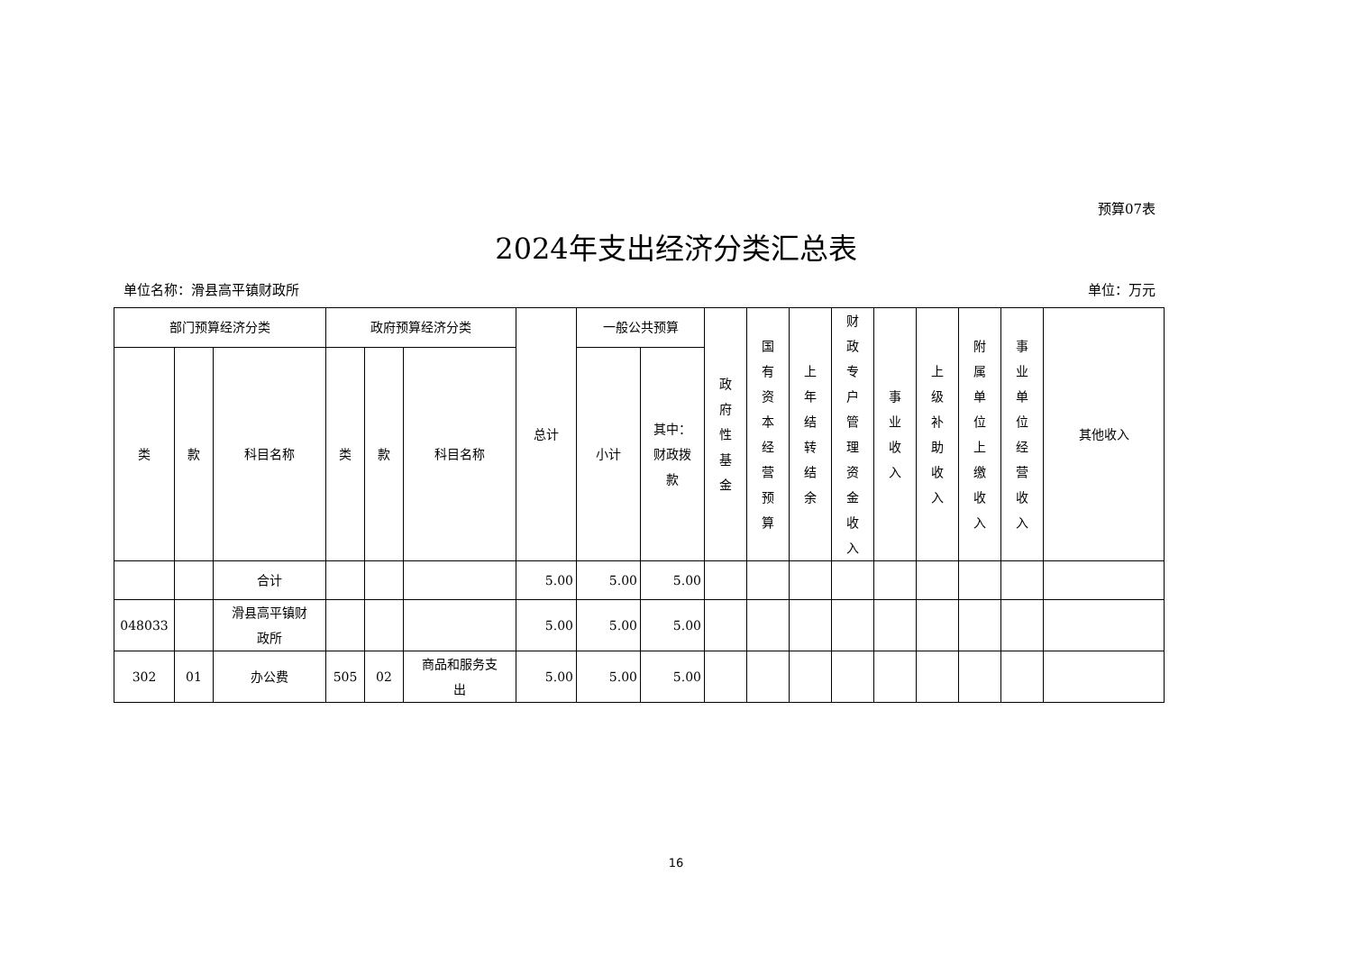预算07表
2024年支出经济分类汇总表
单位名称：滑县高平镇财政所 单位：万元
| 部门预算经济分类 | | | 政府预算经济分类 | | | 总计 | 一般公共预算 | | 政 府 性 基 金 | 国 有 资 本 经 营 预 算 | 上 年 结 转 结 余 | 财 政 专 户 管 理 资 金 收 入 | 事 业 收 入 | 上 级 补 助 收 入 | 附 属 单 位 上 缴 收 入 | 事 业 单 位 经 营 收 入 | 其他收入 |
| --- | --- | --- | --- | --- | --- | --- | --- | --- | --- | --- | --- | --- | --- | --- | --- | --- | --- |
| 类 | 款 | 科目名称 | 类 | 款 | 科目名称 | | 小计 | 其中： 财政拨 款 | | | | | | | | | |
| | | 合计 | | | | 5.00 | 5.00 | 5.00 | | | | | | | | | |
| 048033 | | 滑县高平镇财 政所 | | | | 5.00 | 5.00 | 5.00 | | | | | | | | | |
| 302 | 01 | 办公费 | 505 | 02 | 商品和服务支 出 | 5.00 | 5.00 | 5.00 | | | | | | | | | |
16